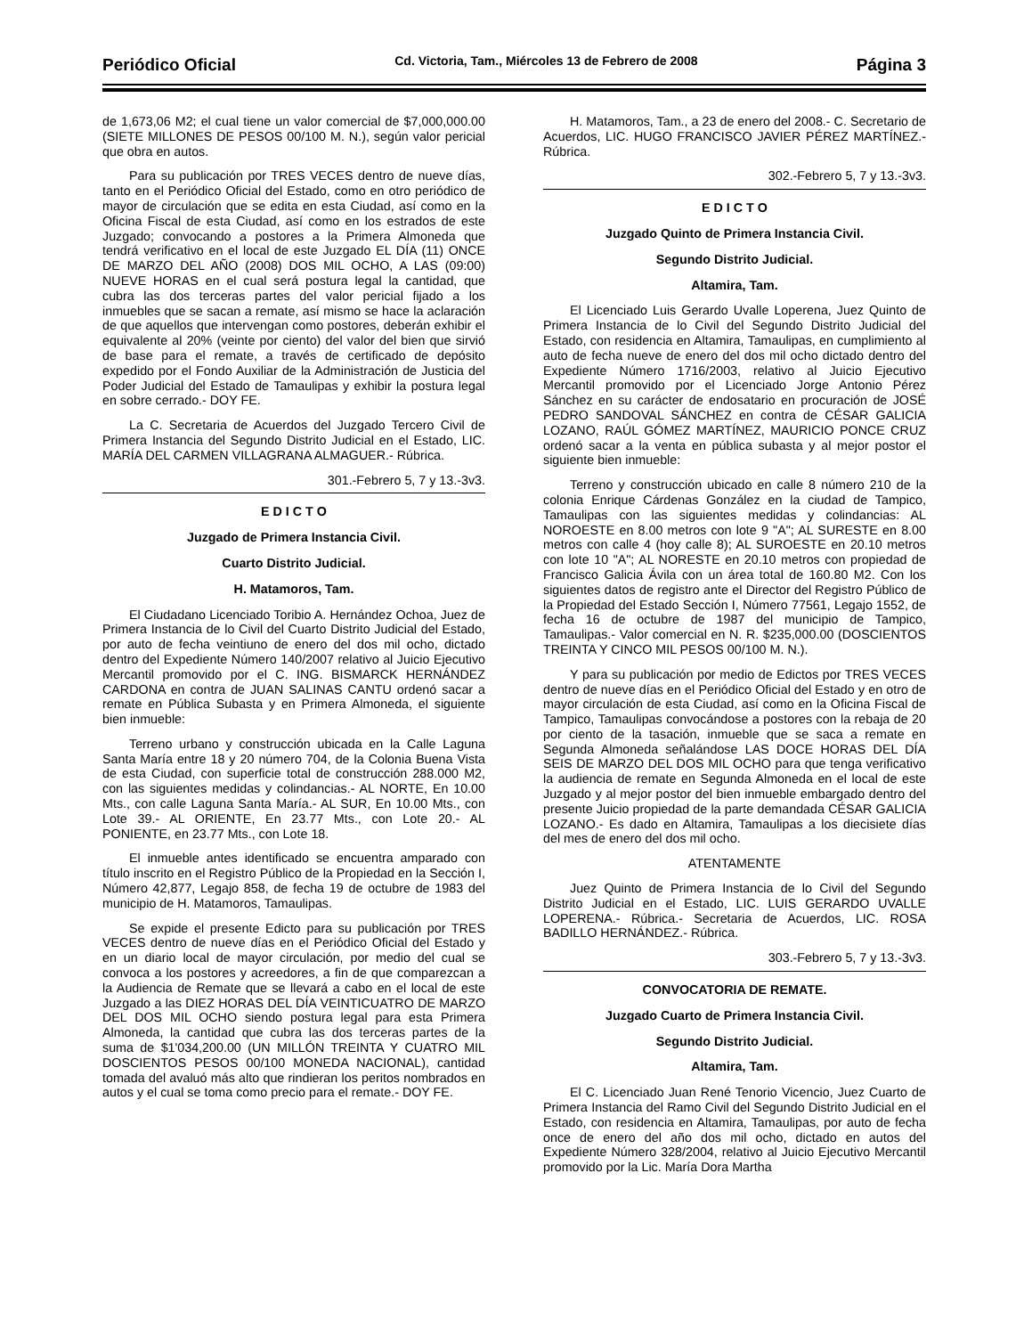Periódico Oficial Cd. Victoria, Tam., Miércoles 13 de Febrero de 2008 Página 3
de 1,673,06 M2; el cual tiene un valor comercial de $7,000,000.00 (SIETE MILLONES DE PESOS 00/100 M. N.), según valor pericial que obra en autos.
Para su publicación por TRES VECES dentro de nueve días, tanto en el Periódico Oficial del Estado, como en otro periódico de mayor de circulación que se edita en esta Ciudad, así como en la Oficina Fiscal de esta Ciudad, así como en los estrados de este Juzgado; convocando a postores a la Primera Almoneda que tendrá verificativo en el local de este Juzgado EL DÍA (11) ONCE DE MARZO DEL AÑO (2008) DOS MIL OCHO, A LAS (09:00) NUEVE HORAS en el cual será postura legal la cantidad, que cubra las dos terceras partes del valor pericial fijado a los inmuebles que se sacan a remate, así mismo se hace la aclaración de que aquellos que intervengan como postores, deberán exhibir el equivalente al 20% (veinte por ciento) del valor del bien que sirvió de base para el remate, a través de certificado de depósito expedido por el Fondo Auxiliar de la Administración de Justicia del Poder Judicial del Estado de Tamaulipas y exhibir la postura legal en sobre cerrado.- DOY FE.
La C. Secretaria de Acuerdos del Juzgado Tercero Civil de Primera Instancia del Segundo Distrito Judicial en el Estado, LIC. MARÍA DEL CARMEN VILLAGRANA ALMAGUER.- Rúbrica.
301.-Febrero 5, 7 y 13.-3v3.
E D I C T O
Juzgado de Primera Instancia Civil.
Cuarto Distrito Judicial.
H. Matamoros, Tam.
El Ciudadano Licenciado Toribio A. Hernández Ochoa, Juez de Primera Instancia de lo Civil del Cuarto Distrito Judicial del Estado, por auto de fecha veintiuno de enero del dos mil ocho, dictado dentro del Expediente Número 140/2007 relativo al Juicio Ejecutivo Mercantil promovido por el C. ING. BISMARCK HERNÁNDEZ CARDONA en contra de JUAN SALINAS CANTU ordenó sacar a remate en Pública Subasta y en Primera Almoneda, el siguiente bien inmueble:
Terreno urbano y construcción ubicada en la Calle Laguna Santa María entre 18 y 20 número 704, de la Colonia Buena Vista de esta Ciudad, con superficie total de construcción 288.000 M2, con las siguientes medidas y colindancias.- AL NORTE, En 10.00 Mts., con calle Laguna Santa María.- AL SUR, En 10.00 Mts., con Lote 39.- AL ORIENTE, En 23.77 Mts., con Lote 20.- AL PONIENTE, en 23.77 Mts., con Lote 18.
El inmueble antes identificado se encuentra amparado con título inscrito en el Registro Público de la Propiedad en la Sección I, Número 42,877, Legajo 858, de fecha 19 de octubre de 1983 del municipio de H. Matamoros, Tamaulipas.
Se expide el presente Edicto para su publicación por TRES VECES dentro de nueve días en el Periódico Oficial del Estado y en un diario local de mayor circulación, por medio del cual se convoca a los postores y acreedores, a fin de que comparezcan a la Audiencia de Remate que se llevará a cabo en el local de este Juzgado a las DIEZ HORAS DEL DÍA VEINTICUATRO DE MARZO DEL DOS MIL OCHO siendo postura legal para esta Primera Almoneda, la cantidad que cubra las dos terceras partes de la suma de $1'034,200.00 (UN MILLÓN TREINTA Y CUATRO MIL DOSCIENTOS PESOS 00/100 MONEDA NACIONAL), cantidad tomada del avaluó más alto que rindieran los peritos nombrados en autos y el cual se toma como precio para el remate.- DOY FE.
H. Matamoros, Tam., a 23 de enero del 2008.- C. Secretario de Acuerdos, LIC. HUGO FRANCISCO JAVIER PÉREZ MARTÍNEZ.- Rúbrica.
302.-Febrero 5, 7 y 13.-3v3.
E D I C T O
Juzgado Quinto de Primera Instancia Civil.
Segundo Distrito Judicial.
Altamira, Tam.
El Licenciado Luis Gerardo Uvalle Loperena, Juez Quinto de Primera Instancia de lo Civil del Segundo Distrito Judicial del Estado, con residencia en Altamira, Tamaulipas, en cumplimiento al auto de fecha nueve de enero del dos mil ocho dictado dentro del Expediente Número 1716/2003, relativo al Juicio Ejecutivo Mercantil promovido por el Licenciado Jorge Antonio Pérez Sánchez en su carácter de endosatario en procuración de JOSÉ PEDRO SANDOVAL SÁNCHEZ en contra de CÉSAR GALICIA LOZANO, RAÚL GÓMEZ MARTÍNEZ, MAURICIO PONCE CRUZ ordenó sacar a la venta en pública subasta y al mejor postor el siguiente bien inmueble:
Terreno y construcción ubicado en calle 8 número 210 de la colonia Enrique Cárdenas González en la ciudad de Tampico, Tamaulipas con las siguientes medidas y colindancias: AL NOROESTE en 8.00 metros con lote 9 "A"; AL SURESTE en 8.00 metros con calle 4 (hoy calle 8); AL SUROESTE en 20.10 metros con lote 10 "A"; AL NORESTE en 20.10 metros con propiedad de Francisco Galicia Ávila con un área total de 160.80 M2. Con los siguientes datos de registro ante el Director del Registro Público de la Propiedad del Estado Sección I, Número 77561, Legajo 1552, de fecha 16 de octubre de 1987 del municipio de Tampico, Tamaulipas.- Valor comercial en N. R. $235,000.00 (DOSCIENTOS TREINTA Y CINCO MIL PESOS 00/100 M. N.).
Y para su publicación por medio de Edictos por TRES VECES dentro de nueve días en el Periódico Oficial del Estado y en otro de mayor circulación de esta Ciudad, así como en la Oficina Fiscal de Tampico, Tamaulipas convocándose a postores con la rebaja de 20 por ciento de la tasación, inmueble que se saca a remate en Segunda Almoneda señalándose LAS DOCE HORAS DEL DÍA SEIS DE MARZO DEL DOS MIL OCHO para que tenga verificativo la audiencia de remate en Segunda Almoneda en el local de este Juzgado y al mejor postor del bien inmueble embargado dentro del presente Juicio propiedad de la parte demandada CÉSAR GALICIA LOZANO.- Es dado en Altamira, Tamaulipas a los diecisiete días del mes de enero del dos mil ocho.
ATENTAMENTE
Juez Quinto de Primera Instancia de lo Civil del Segundo Distrito Judicial en el Estado, LIC. LUIS GERARDO UVALLE LOPERENA.- Rúbrica.- Secretaria de Acuerdos, LIC. ROSA BADILLO HERNÁNDEZ.- Rúbrica.
303.-Febrero 5, 7 y 13.-3v3.
CONVOCATORIA DE REMATE.
Juzgado Cuarto de Primera Instancia Civil.
Segundo Distrito Judicial.
Altamira, Tam.
El C. Licenciado Juan René Tenorio Vicencio, Juez Cuarto de Primera Instancia del Ramo Civil del Segundo Distrito Judicial en el Estado, con residencia en Altamira, Tamaulipas, por auto de fecha once de enero del año dos mil ocho, dictado en autos del Expediente Número 328/2004, relativo al Juicio Ejecutivo Mercantil promovido por la Lic. María Dora Martha